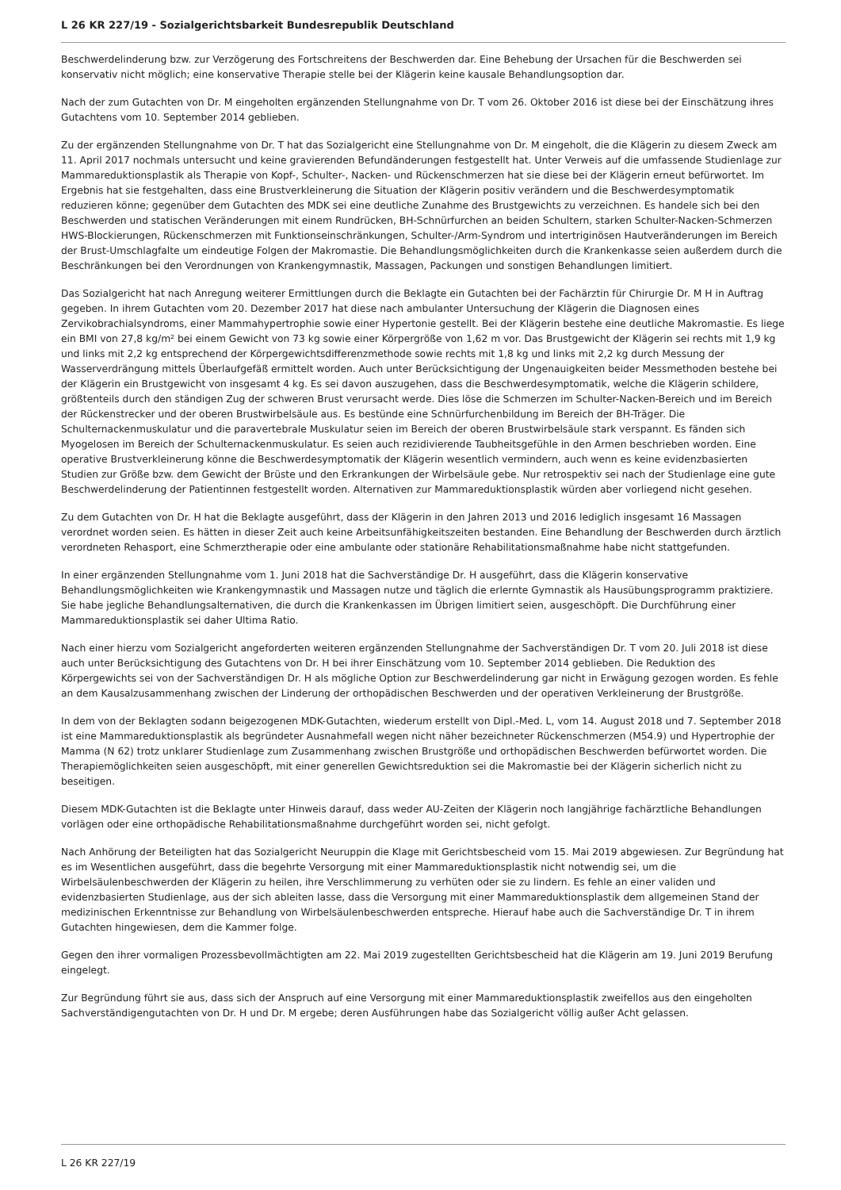L 26 KR 227/19 - Sozialgerichtsbarkeit Bundesrepublik Deutschland
Beschwerdelinderung bzw. zur Verzögerung des Fortschreitens der Beschwerden dar. Eine Behebung der Ursachen für die Beschwerden sei konservativ nicht möglich; eine konservative Therapie stelle bei der Klägerin keine kausale Behandlungsoption dar.
Nach der zum Gutachten von Dr. M eingeholten ergänzenden Stellungnahme von Dr. T vom 26. Oktober 2016 ist diese bei der Einschätzung ihres Gutachtens vom 10. September 2014 geblieben.
Zu der ergänzenden Stellungnahme von Dr. T hat das Sozialgericht eine Stellungnahme von Dr. M eingeholt, die die Klägerin zu diesem Zweck am 11. April 2017 nochmals untersucht und keine gravierenden Befundänderungen festgestellt hat. Unter Verweis auf die umfassende Studienlage zur Mammareduktionsplastik als Therapie von Kopf-, Schulter-, Nacken- und Rückenschmerzen hat sie diese bei der Klägerin erneut befürwortet. Im Ergebnis hat sie festgehalten, dass eine Brustverkleinerung die Situation der Klägerin positiv verändern und die Beschwerdesymptomatik reduzieren könne; gegenüber dem Gutachten des MDK sei eine deutliche Zunahme des Brustgewichts zu verzeichnen. Es handele sich bei den Beschwerden und statischen Veränderungen mit einem Rundrücken, BH-Schnürfurchen an beiden Schultern, starken Schulter-Nacken-Schmerzen HWS-Blockierungen, Rückenschmerzen mit Funktionseinschränkungen, Schulter-/Arm-Syndrom und intertriginösen Hautveränderungen im Bereich der Brust-Umschlagfalte um eindeutige Folgen der Makromastie. Die Behandlungsmöglichkeiten durch die Krankenkasse seien außerdem durch die Beschränkungen bei den Verordnungen von Krankengymnastik, Massagen, Packungen und sonstigen Behandlungen limitiert.
Das Sozialgericht hat nach Anregung weiterer Ermittlungen durch die Beklagte ein Gutachten bei der Fachärztin für Chirurgie Dr. M H in Auftrag gegeben. In ihrem Gutachten vom 20. Dezember 2017 hat diese nach ambulanter Untersuchung der Klägerin die Diagnosen eines Zervikobrachialsyndroms, einer Mammahypertrophie sowie einer Hypertonie gestellt. Bei der Klägerin bestehe eine deutliche Makromastie. Es liege ein BMI von 27,8 kg/m² bei einem Gewicht von 73 kg sowie einer Körpergröße von 1,62 m vor. Das Brustgewicht der Klägerin sei rechts mit 1,9 kg und links mit 2,2 kg entsprechend der Körpergewichtsdifferenzmethode sowie rechts mit 1,8 kg und links mit 2,2 kg durch Messung der Wasserverdrängung mittels Überlaufgefäß ermittelt worden. Auch unter Berücksichtigung der Ungenauigkeiten beider Messmethoden bestehe bei der Klägerin ein Brustgewicht von insgesamt 4 kg. Es sei davon auszugehen, dass die Beschwerdesymptomatik, welche die Klägerin schildere, größtenteils durch den ständigen Zug der schweren Brust verursacht werde. Dies löse die Schmerzen im Schulter-Nacken-Bereich und im Bereich der Rückenstrecker und der oberen Brustwirbelsäule aus. Es bestünde eine Schnürfurchenbildung im Bereich der BH-Träger. Die Schulternackenmuskulatur und die paravertebrale Muskulatur seien im Bereich der oberen Brustwirbelsäule stark verspannt. Es fänden sich Myogelosen im Bereich der Schulternackenmuskulatur. Es seien auch rezidivierende Taubheitsgefühle in den Armen beschrieben worden. Eine operative Brustverkleinerung könne die Beschwerdesymptomatik der Klägerin wesentlich vermindern, auch wenn es keine evidenzbasierten Studien zur Größe bzw. dem Gewicht der Brüste und den Erkrankungen der Wirbelsäule gebe. Nur retrospektiv sei nach der Studienlage eine gute Beschwerdelinderung der Patientinnen festgestellt worden. Alternativen zur Mammareduktionsplastik würden aber vorliegend nicht gesehen.
Zu dem Gutachten von Dr. H hat die Beklagte ausgeführt, dass der Klägerin in den Jahren 2013 und 2016 lediglich insgesamt 16 Massagen verordnet worden seien. Es hätten in dieser Zeit auch keine Arbeitsunfähigkeitszeiten bestanden. Eine Behandlung der Beschwerden durch ärztlich verordneten Rehasport, eine Schmerztherapie oder eine ambulante oder stationäre Rehabilitationsmaßnahme habe nicht stattgefunden.
In einer ergänzenden Stellungnahme vom 1. Juni 2018 hat die Sachverständige Dr. H ausgeführt, dass die Klägerin konservative Behandlungsmöglichkeiten wie Krankengymnastik und Massagen nutze und täglich die erlernte Gymnastik als Hausübungsprogramm praktiziere. Sie habe jegliche Behandlungsalternativen, die durch die Krankenkassen im Übrigen limitiert seien, ausgeschöpft. Die Durchführung einer Mammareduktionsplastik sei daher Ultima Ratio.
Nach einer hierzu vom Sozialgericht angeforderten weiteren ergänzenden Stellungnahme der Sachverständigen Dr. T vom 20. Juli 2018 ist diese auch unter Berücksichtigung des Gutachtens von Dr. H bei ihrer Einschätzung vom 10. September 2014 geblieben. Die Reduktion des Körpergewichts sei von der Sachverständigen Dr. H als mögliche Option zur Beschwerdelinderung gar nicht in Erwägung gezogen worden. Es fehle an dem Kausalzusammenhang zwischen der Linderung der orthopädischen Beschwerden und der operativen Verkleinerung der Brustgröße.
In dem von der Beklagten sodann beigezogenen MDK-Gutachten, wiederum erstellt von Dipl.-Med. L, vom 14. August 2018 und 7. September 2018 ist eine Mammareduktionsplastik als begründeter Ausnahmefall wegen nicht näher bezeichneter Rückenschmerzen (M54.9) und Hypertrophie der Mamma (N 62) trotz unklarer Studienlage zum Zusammenhang zwischen Brustgröße und orthopädischen Beschwerden befürwortet worden. Die Therapiemöglichkeiten seien ausgeschöpft, mit einer generellen Gewichtsreduktion sei die Makromastie bei der Klägerin sicherlich nicht zu beseitigen.
Diesem MDK-Gutachten ist die Beklagte unter Hinweis darauf, dass weder AU-Zeiten der Klägerin noch langjährige fachärztliche Behandlungen vorlägen oder eine orthopädische Rehabilitationsmaßnahme durchgeführt worden sei, nicht gefolgt.
Nach Anhörung der Beteiligten hat das Sozialgericht Neuruppin die Klage mit Gerichtsbescheid vom 15. Mai 2019 abgewiesen. Zur Begründung hat es im Wesentlichen ausgeführt, dass die begehrte Versorgung mit einer Mammareduktionsplastik nicht notwendig sei, um die Wirbelsäulenbeschwerden der Klägerin zu heilen, ihre Verschlimmerung zu verhüten oder sie zu lindern. Es fehle an einer validen und evidenzbasierten Studienlage, aus der sich ableiten lasse, dass die Versorgung mit einer Mammareduktionsplastik dem allgemeinen Stand der medizinischen Erkenntnisse zur Behandlung von Wirbelsäulenbeschwerden entspreche. Hierauf habe auch die Sachverständige Dr. T in ihrem Gutachten hingewiesen, dem die Kammer folge.
Gegen den ihrer vormaligen Prozessbevollmächtigten am 22. Mai 2019 zugestellten Gerichtsbescheid hat die Klägerin am 19. Juni 2019 Berufung eingelegt.
Zur Begründung führt sie aus, dass sich der Anspruch auf eine Versorgung mit einer Mammareduktionsplastik zweifellos aus den eingeholten Sachverständigengutachten von Dr. H und Dr. M ergebe; deren Ausführungen habe das Sozialgericht völlig außer Acht gelassen.
L 26 KR 227/19